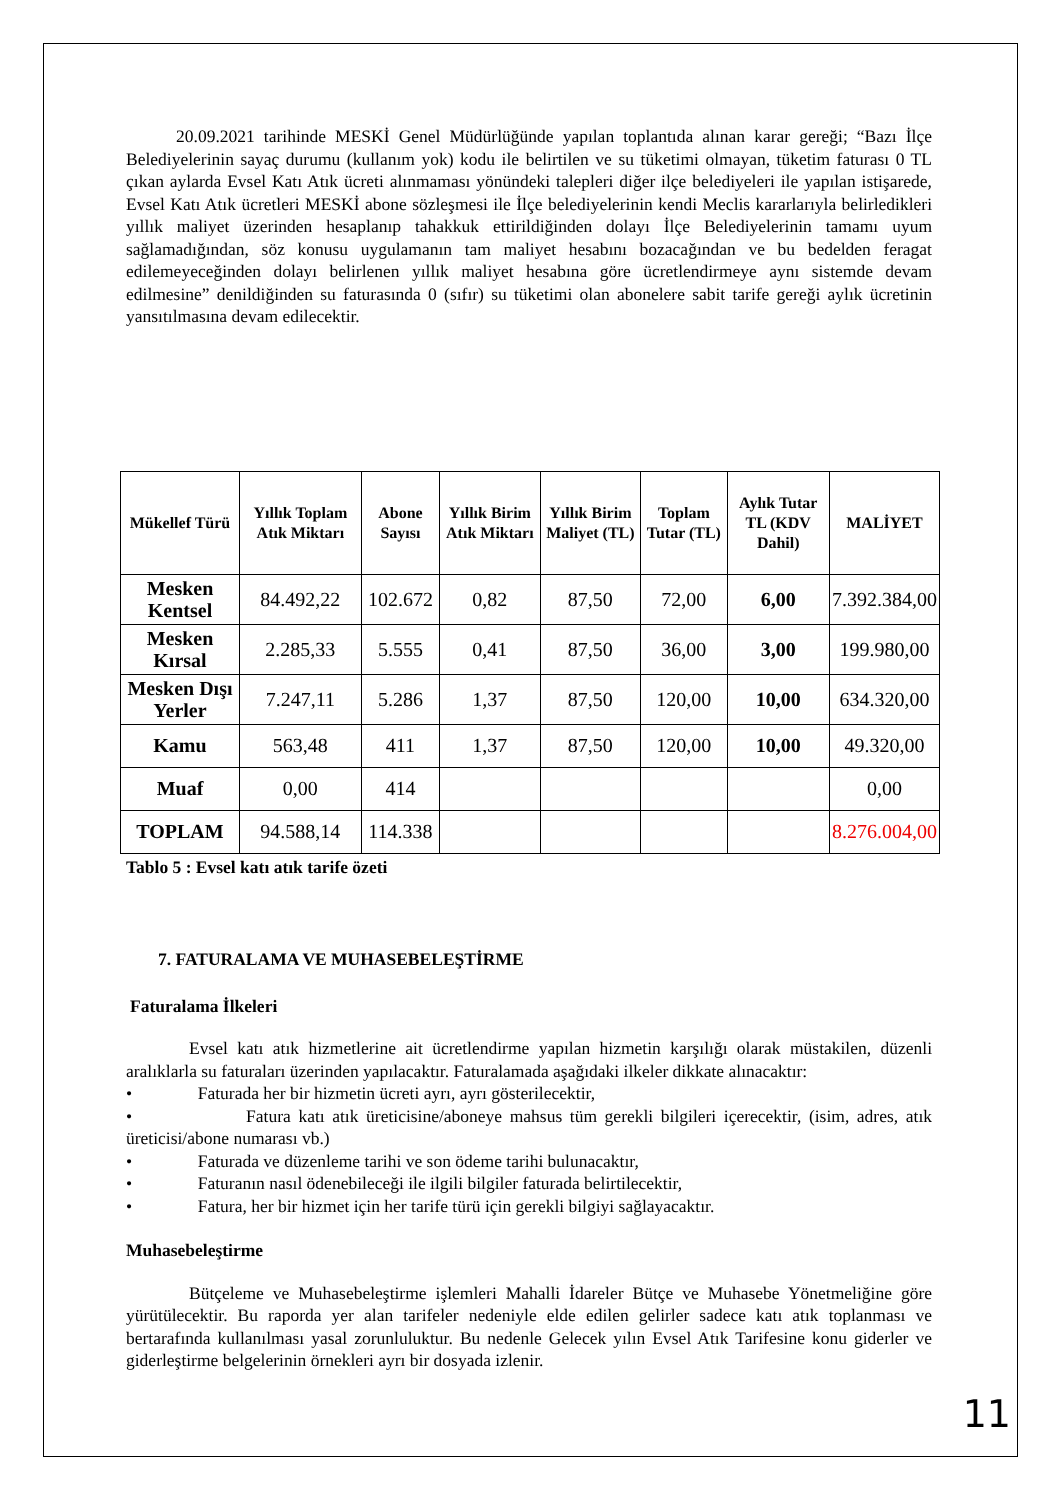20.09.2021 tarihinde MESKİ Genel Müdürlüğünde yapılan toplantıda alınan karar gereği; “Bazı İlçe Belediyelerinin sayaç durumu (kullanım yok) kodu ile belirtilen ve su tüketimi olmayan, tüketim faturası 0 TL çıkan aylarda Evsel Katı Atık ücreti alınmaması yönündeki talepleri diğer ilçe belediyeleri ile yapılan istişarede, Evsel Katı Atık ücretleri MESKİ abone sözleşmesi ile İlçe belediyelerinin kendi Meclis kararlarıyla belirledikleri yıllık maliyet üzerinden hesaplanıp tahakkuk ettirildiğinden dolayı İlçe Belediyelerinin tamamı uyum sağlamadığından, söz konusu uygulamanın tam maliyet hesabını bozacağından ve bu bedelden feragat edilemeyeceğinden dolayı belirlenen yıllık maliyet hesabına göre ücretlendirmeye aynı sistemde devam edilmesine” denildiğinden su faturasında 0 (sıfır) su tüketimi olan abonelere sabit tarife gereği aylık ücretinin yansıtılmasına devam edilecektir.
| Mükellef Türü | Yıllık Toplam Atık Miktarı | Abone Sayısı | Yıllık Birim Atık Miktarı | Yıllık Birim Maliyet (TL) | Toplam Tutar (TL) | Aylık Tutar TL (KDV Dahil) | MALİYET |
| --- | --- | --- | --- | --- | --- | --- | --- |
| Mesken Kentsel | 84.492,22 | 102.672 | 0,82 | 87,50 | 72,00 | 6,00 | 7.392.384,00 |
| Mesken Kırsal | 2.285,33 | 5.555 | 0,41 | 87,50 | 36,00 | 3,00 | 199.980,00 |
| Mesken Dışı Yerler | 7.247,11 | 5.286 | 1,37 | 87,50 | 120,00 | 10,00 | 634.320,00 |
| Kamu | 563,48 | 411 | 1,37 | 87,50 | 120,00 | 10,00 | 49.320,00 |
| Muaf | 0,00 | 414 | | | | | 0,00 |
| TOPLAM | 94.588,14 | 114.338 | | | | | 8.276.004,00 |
Tablo 5 : Evsel katı atık tarife özeti
7. FATURALAMA VE MUHASEBELEŞTİRME
Faturalama İlkeleri
Evsel katı atık hizmetlerine ait ücretlendirme yapılan hizmetin karşılığı olarak müstakilen, düzenli aralıklarla su faturaları üzerinden yapılacaktır. Faturalamada aşağıdaki ilkeler dikkate alınacaktır:
• Faturada her bir hizmetin ücreti ayrı, ayrı gösterilecektir,
• Fatura katı atık üreticisine/aboneye mahsus tüm gerekli bilgileri içerecektir, (isim, adres, atık üreticisi/abone numarası vb.)
• Faturada ve düzenleme tarihi ve son ödeme tarihi bulunacaktır,
• Faturanın nasıl ödenebileceği ile ilgili bilgiler faturada belirtilecektir,
• Fatura, her bir hizmet için her tarife türü için gerekli bilgiyi sağlayacaktır.
Muhasebeleştirme
Bütçeleme ve Muhasebeleştirme işlemleri Mahalli İdareler Bütçe ve Muhasebe Yönetmeliğine göre yürütülecektir. Bu raporda yer alan tarifeler nedeniyle elde edilen gelirler sadece katı atık toplanması ve bertarafında kullanılması yasal zorunluluktur. Bu nedenle Gelecek yılın Evsel Atık Tarifesine konu giderler ve giderleştirme belgelerinin örnekleri ayrı bir dosyada izlenir.
11